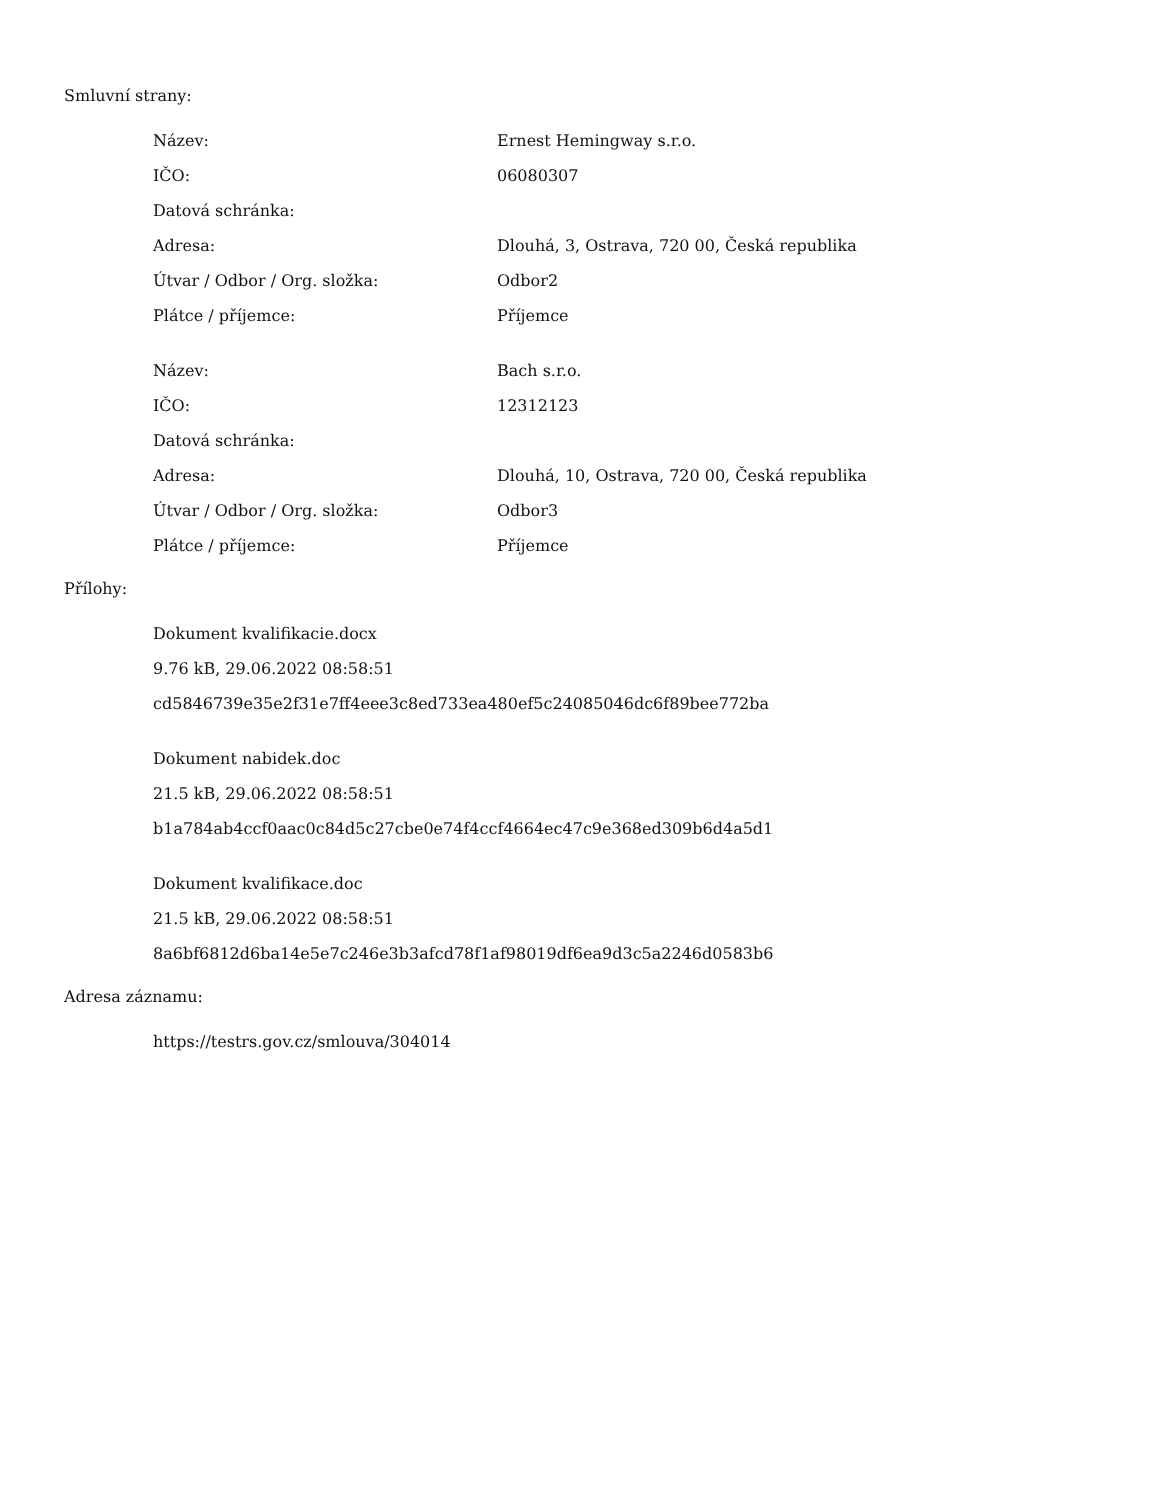Smluvní strany:
| Název: | Ernest Hemingway s.r.o. |
| IČO: | 06080307 |
| Datová schránka: | |
| Adresa: | Dlouhá, 3, Ostrava, 720 00, Česká republika |
| Útvar / Odbor / Org. složka: | Odbor2 |
| Plátce / příjemce: | Příjemce |
| Název: | Bach s.r.o. |
| IČO: | 12312123 |
| Datová schránka: | |
| Adresa: | Dlouhá, 10, Ostrava, 720 00, Česká republika |
| Útvar / Odbor / Org. složka: | Odbor3 |
| Plátce / příjemce: | Příjemce |
Přílohy:
Dokument kvalifikacie.docx
9.76 kB, 29.06.2022 08:58:51
cd5846739e35e2f31e7ff4eee3c8ed733ea480ef5c24085046dc6f89bee772ba
Dokument nabidek.doc
21.5 kB, 29.06.2022 08:58:51
b1a784ab4ccf0aac0c84d5c27cbe0e74f4ccf4664ec47c9e368ed309b6d4a5d1
Dokument kvalifikace.doc
21.5 kB, 29.06.2022 08:58:51
8a6bf6812d6ba14e5e7c246e3b3afcd78f1af98019df6ea9d3c5a2246d0583b6
Adresa záznamu:
https://testrs.gov.cz/smlouva/304014